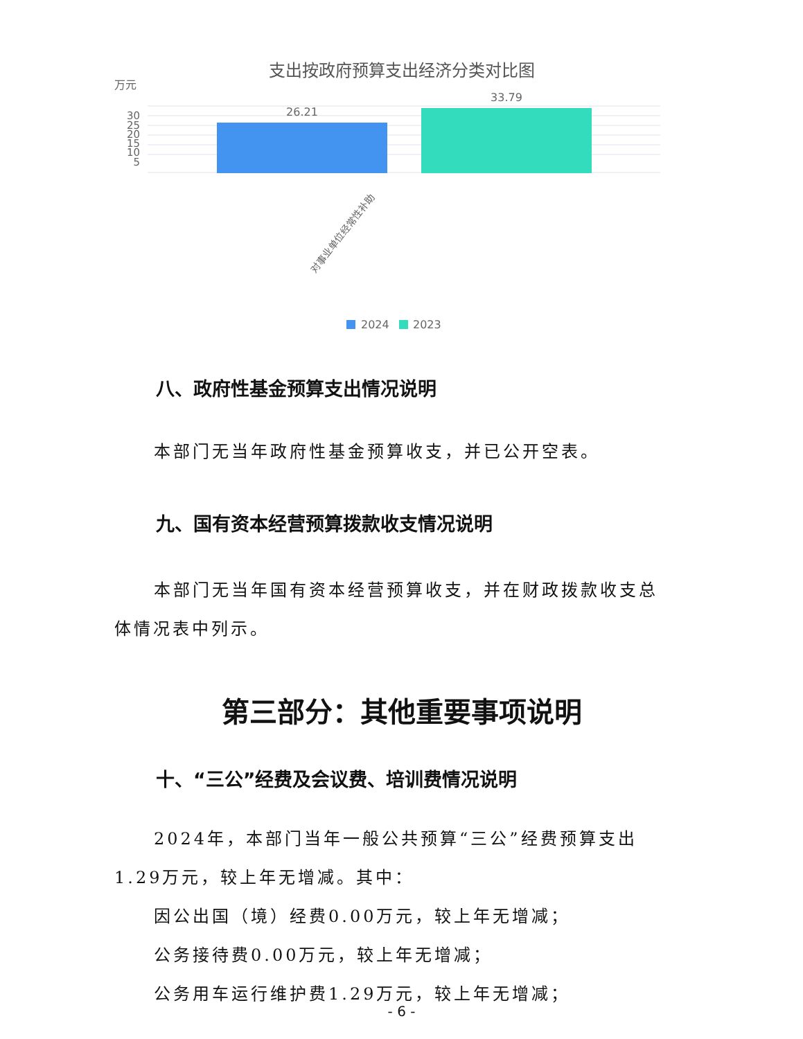支出按政府预算支出经济分类对比图
万元
30
25
20
15
10
5
26.21
33.79
对事业单位经常性补助
2024
2023
八、政府性基金预算支出情况说明
本部门无当年政府性基金预算收支，并已公开空表。
九、国有资本经营预算拨款收支情况说明
本部门无当年国有资本经营预算收支，并在财政拨款收支总体情况表中列示。
第三部分：其他重要事项说明
十、“三公”经费及会议费、培训费情况说明
2024年，本部门当年一般公共预算“三公”经费预算支出1.29万元，较上年无增减。其中：
因公出国（境）经费0.00万元，较上年无增减；
公务接待费0.00万元，较上年无增减；
公务用车运行维护费1.29万元，较上年无增减；
- 6 -